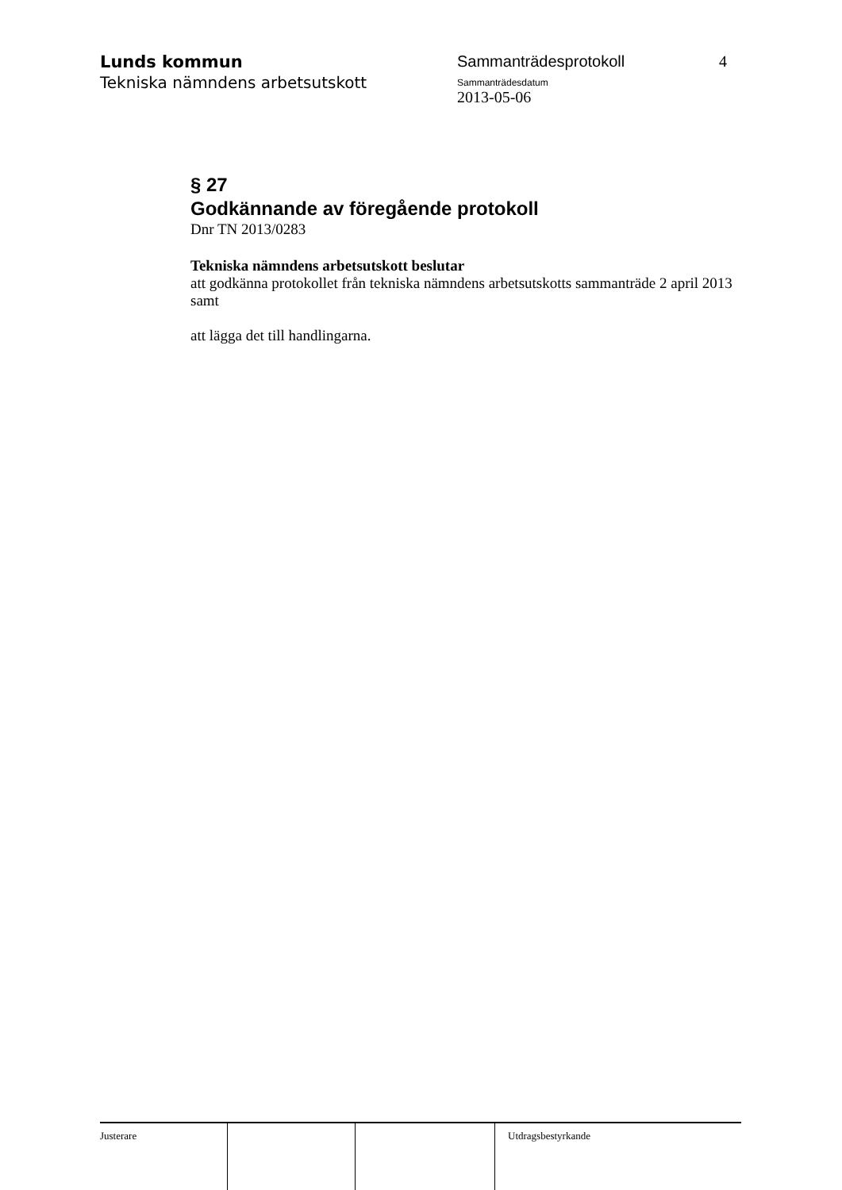Lunds kommun
Tekniska nämndens arbetsutskott
Sammanträdesprotokoll
Sammanträdesdatum
2013-05-06
4
§ 27
Godkännande av föregående protokoll
Dnr TN 2013/0283
Tekniska nämndens arbetsutskott beslutar
att godkänna protokollet från tekniska nämndens arbetsutskotts sammanträde 2 april 2013 samt
att lägga det till handlingarna.
Justerare Utdragsbestyrkande